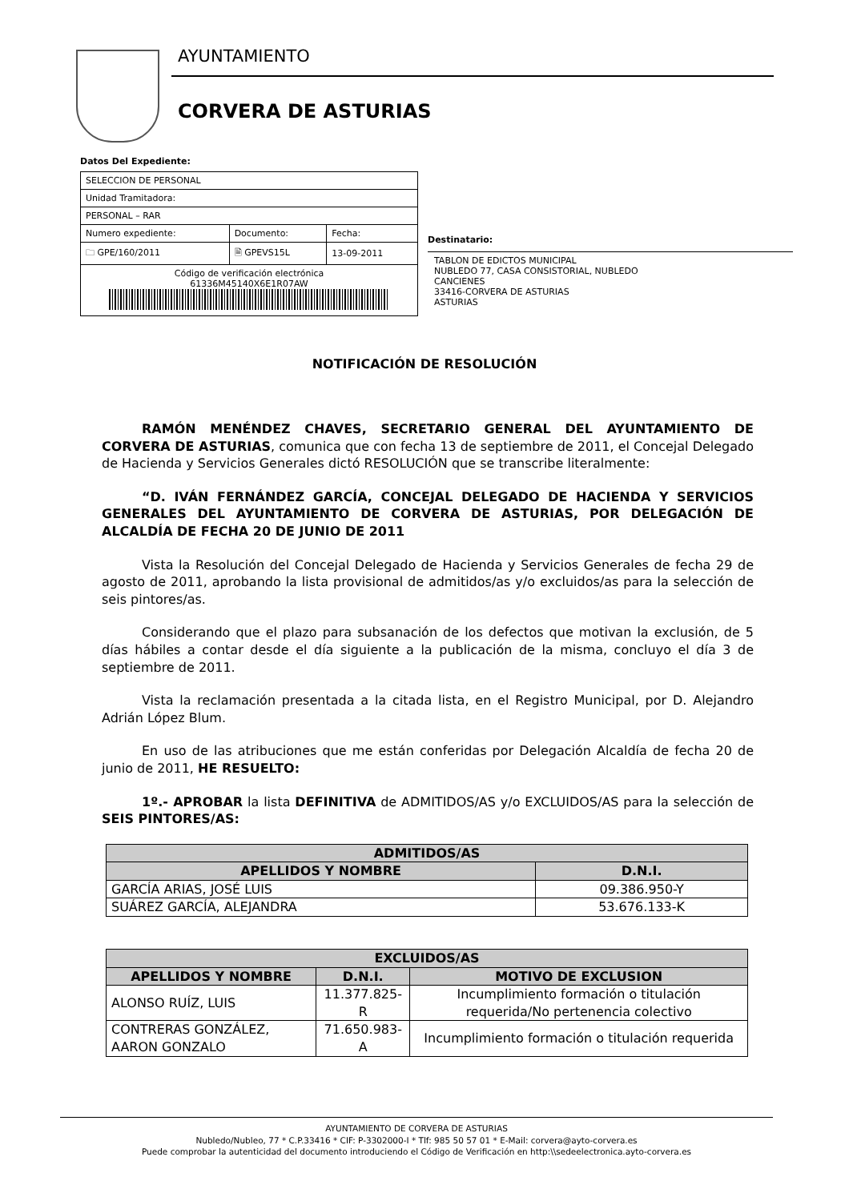AYUNTAMIENTO
CORVERA DE ASTURIAS
Datos Del Expediente:
| SELECCION DE PERSONAL | | |
| Unidad Tramitadora: | | |
| PERSONAL – RAR | | |
| Numero expediente: | Documento: | Fecha: |
| 🗀 GPE/160/2011 | 🗎 GPEVS15L | 13-09-2011 |
| Código de verificación electrónica 61336M45140X6E1R07AW | | |
Destinatario:
TABLON DE EDICTOS MUNICIPAL
NUBLEDO 77, CASA CONSISTORIAL, NUBLEDO
CANCIENES
33416-CORVERA DE ASTURIAS
ASTURIAS
NOTIFICACIÓN DE RESOLUCIÓN
RAMÓN MENÉNDEZ CHAVES, SECRETARIO GENERAL DEL AYUNTAMIENTO DE CORVERA DE ASTURIAS, comunica que con fecha 13 de septiembre de 2011, el Concejal Delegado de Hacienda y Servicios Generales dictó RESOLUCIÓN que se transcribe literalmente:
“D. IVÁN FERNÁNDEZ GARCÍA, CONCEJAL DELEGADO DE HACIENDA Y SERVICIOS GENERALES DEL AYUNTAMIENTO DE CORVERA DE ASTURIAS, POR DELEGACIÓN DE ALCALDÍA DE FECHA 20 DE JUNIO DE 2011
Vista la Resolución del Concejal Delegado de Hacienda y Servicios Generales de fecha 29 de agosto de 2011, aprobando la lista provisional de admitidos/as y/o excluidos/as para la selección de seis pintores/as.
Considerando que el plazo para subsanación de los defectos que motivan la exclusión, de 5 días hábiles a contar desde el día siguiente a la publicación de la misma, concluyo el día 3 de septiembre de 2011.
Vista la reclamación presentada a la citada lista, en el Registro Municipal, por D. Alejandro Adrián López Blum.
En uso de las atribuciones que me están conferidas por Delegación Alcaldía de fecha 20 de junio de 2011, HE RESUELTO:
1º.- APROBAR la lista DEFINITIVA de ADMITIDOS/AS y/o EXCLUIDOS/AS para la selección de SEIS PINTORES/AS:
| ADMITIDOS/AS | |
| --- | --- |
| APELLIDOS Y NOMBRE | D.N.I. |
| GARCÍA ARIAS, JOSÉ LUIS | 09.386.950-Y |
| SUÁREZ GARCÍA, ALEJANDRA | 53.676.133-K |
| EXCLUIDOS/AS | | |
| --- | --- | --- |
| APELLIDOS Y NOMBRE | D.N.I. | MOTIVO DE EXCLUSION |
| ALONSO RUÍZ, LUIS | 11.377.825-R | Incumplimiento formación o titulación requerida/No pertenencia colectivo |
| CONTRERAS GONZÁLEZ, AARON GONZALO | 71.650.983-A | Incumplimiento formación o titulación requerida |
AYUNTAMIENTO DE CORVERA DE ASTURIAS
Nubledo/Nubleo, 77 * C.P.33416 * CIF: P-3302000-I * Tlf: 985 50 57 01 * E-Mail: corvera@ayto-corvera.es
Puede comprobar la autenticidad del documento introduciendo el Código de Verificación en http:\\sedeelectronica.ayto-corvera.es